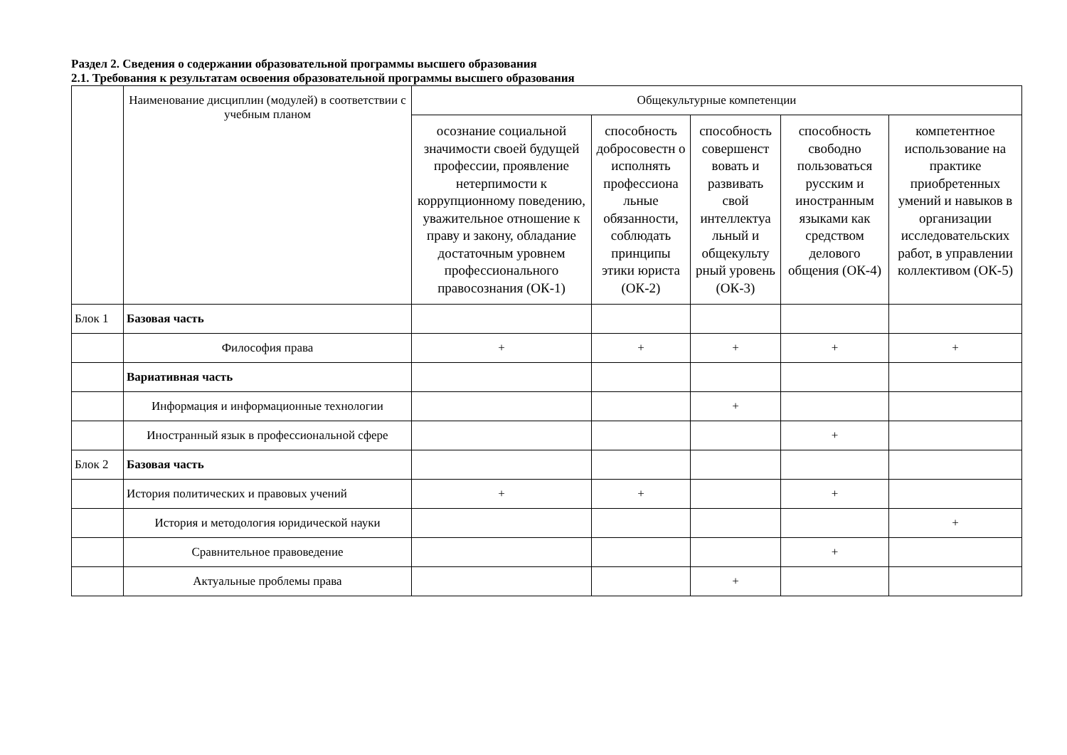Раздел 2. Сведения о содержании образовательной программы высшего образования
2.1. Требования к результатам освоения образовательной программы высшего образования
| | Наименование дисциплин (модулей) в соответствии с учебным планом | Общекультурные компетенции | | | | |
| --- | --- | --- | --- | --- | --- | --- |
| | | осознание социальной значимости своей будущей профессии, проявление нетерпимости к коррупционному поведению, уважительное отношение к праву и закону, обладание достаточным уровнем профессионального правосознания (ОК-1) | способность добросовестн о исполнять профессиона льные обязанности, соблюдать принципы этики юриста (ОК-2) | способность совершенст вовать и развивать свой интеллектуа льный и общекульту рный уровень (ОК-3) | способность свободно пользоваться русским и иностранным языками как средством делового общения (ОК-4) | компетентное использование на практике приобретенных умений и навыков в организации исследовательских работ, в управлении коллективом (ОК-5) |
| Блок 1 | Базовая часть | | | | | |
| | Философия права | + | + | + | + | + |
| | Вариативная часть | | | | | |
| | Информация и информационные технологии | | | + | | |
| | Иностранный язык в профессиональной сфере | | | | + | |
| Блок 2 | Базовая часть | | | | | |
| | История политических и правовых учений | + | + | | + | |
| | История и методология юридической науки | | | | | + |
| | Сравнительное правоведение | | | | + | |
| | Актуальные проблемы права | | | + | | |